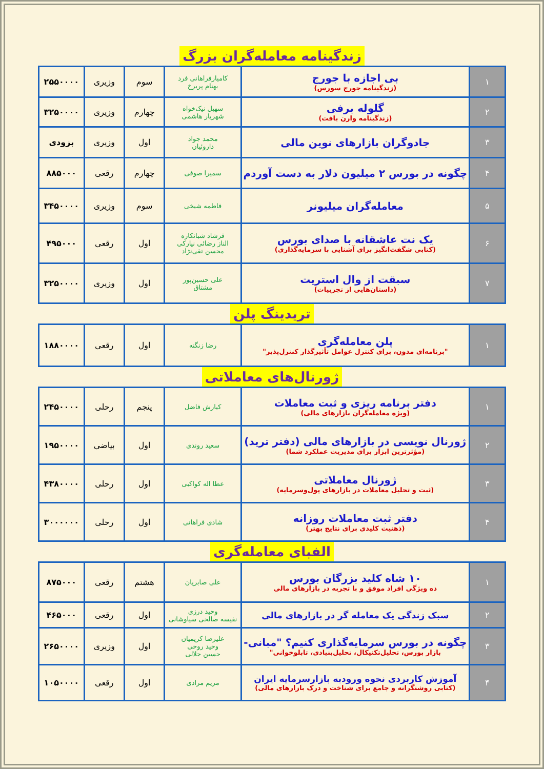زندگینامه معامله‌گران بزرگ
| ۱ | بی اجازه با جورج (زندگینامه جورج سورس) | کامیارفراهانی فرد بهنام پریرخ | سوم | وزیری | ۲۵۵۰۰۰۰ |
| ۲ | گلوله برفی (زندگینامه وارن بافت) | سهیل نیک‌خواه شهریار هاشمی | چهارم | وزیری | ۳۲۵۰۰۰۰ |
| ۳ | جادوگران بازارهای نوین مالی | محمد جواد داروئیان | اول | وزیری | بزودی |
| ۴ | چگونه در بورس ۲ میلیون دلار به دست آوردم | سمیرا صوفی | چهارم | رقعی | ۸۸۵۰۰۰ |
| ۵ | معامله‌گران میلیونر | فاطمه شیخی | سوم | وزیری | ۳۴۵۰۰۰۰ |
| ۶ | یک نت عاشقانه با صدای بورس (کتابی شگفت‌انگیز برای آشنایی با سرمایه‌گذاری) | فرشاد شبانکاره الناز رضائی نیارکی محسن تقی‌نژاد | اول | رقعی | ۴۹۵۰۰۰ |
| ۷ | سبقت از وال استریت (داستان‌هایی از تجربیات) | علی حسین‌پور مشتاق | اول | وزیری | ۳۲۵۰۰۰۰ |
تریدینگ پلن
| ۱ | پلن معامله‌گری "برنامه‌ای مدون، برای کنترل عوامل تأثیرگذار کنترل‌پذیر" | رضا زنگنه | اول | رقعی | ۱۸۸۰۰۰۰ |
ژورنال‌های معاملاتی
| ۱ | دفتر برنامه ریزی و ثبت معاملات (ویژه معامله‌گران بازارهای مالی) | کیارش فاضل | پنجم | رحلی | ۲۴۵۰۰۰۰ |
| ۲ | ژورنال نویسی در بازارهای مالی (دفتر ترید) (مؤثرترین ابزار برای مدیریت عملکرد شما) | سعید روندی | اول | بیاضی | ۱۹۵۰۰۰۰ |
| ۳ | ژورنال معاملاتی (ثبت و تحلیل معاملات در بازارهای پول‌وسرمایه) | عطا اله کواکبی | اول | رحلی | ۴۳۸۰۰۰۰ |
| ۴ | دفتر ثبت معاملات روزانه (ذهنیت کلیدی برای نتایج بهتر) | شادی فراهانی | اول | رحلی | ۳۰۰۰۰۰۰ |
الفبای معامله‌گری
| ۱ | ۱۰ شاه کلید بزرگان بورس ده ویژگی افراد موفق و با تجربه در بازارهای مالی | علی صابریان | هشتم | رقعی | ۸۷۵۰۰۰ |
| ۲ | سبک زندگی یک معامله گر در بازارهای مالی | وحید درزی نفیسه صالحی سیاوشانی | اول | رقعی | ۴۶۵۰۰۰ |
| ۳ | چگونه در بورس سرمایه‌گذاری کنیم؟ "مبانی- بازار بورس، تحلیل‌تکنیکال، تحلیل‌بنیادی، تابلوخوانی" | علیرضا کریمیان وحید روحی حسین جلالی | اول | وزیری | ۲۶۵۰۰۰۰ |
| ۴ | آموزش کاربردی نحوه ورودبه بازارسرمایه ایران (کتابی روشنگرانه و جامع برای شناخت و درک بازارهای مالی) | مریم مرادی | اول | رقعی | ۱۰۵۰۰۰۰ |